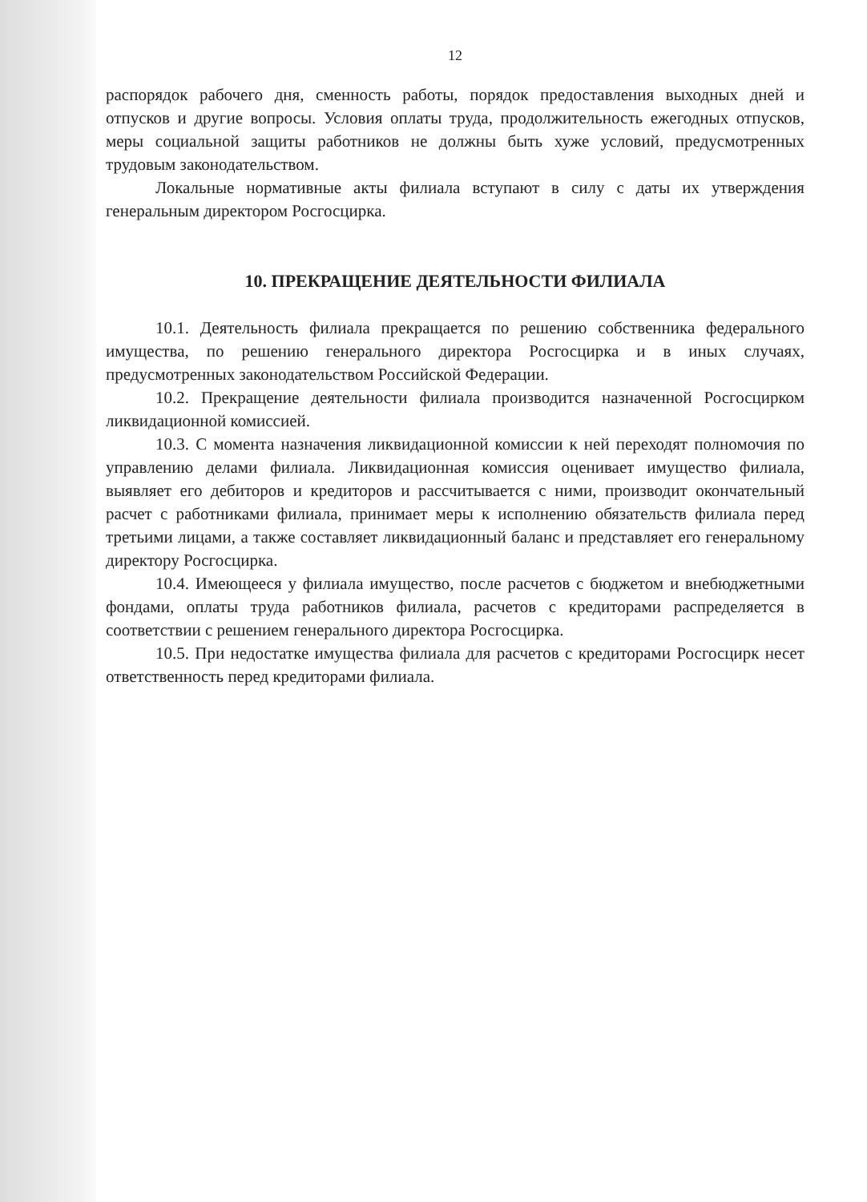12
распорядок рабочего дня, сменность работы, порядок предоставления выходных дней и отпусков и другие вопросы. Условия оплаты труда, продолжительность ежегодных отпусков, меры социальной защиты работников не должны быть хуже условий, предусмотренных трудовым законодательством.
Локальные нормативные акты филиала вступают в силу с даты их утверждения генеральным директором Росгосцирка.
10. ПРЕКРАЩЕНИЕ ДЕЯТЕЛЬНОСТИ ФИЛИАЛА
10.1. Деятельность филиала прекращается по решению собственника федерального имущества, по решению генерального директора Росгосцирка и в иных случаях, предусмотренных законодательством Российской Федерации.
10.2. Прекращение деятельности филиала производится назначенной Росгосцирком ликвидационной комиссией.
10.3. С момента назначения ликвидационной комиссии к ней переходят полномочия по управлению делами филиала. Ликвидационная комиссия оценивает имущество филиала, выявляет его дебиторов и кредиторов и рассчитывается с ними, производит окончательный расчет с работниками филиала, принимает меры к исполнению обязательств филиала перед третьими лицами, а также составляет ликвидационный баланс и представляет его генеральному директору Росгосцирка.
10.4. Имеющееся у филиала имущество, после расчетов с бюджетом и внебюджетными фондами, оплаты труда работников филиала, расчетов с кредиторами распределяется в соответствии с решением генерального директора Росгосцирка.
10.5. При недостатке имущества филиала для расчетов с кредиторами Росгосцирк несет ответственность перед кредиторами филиала.